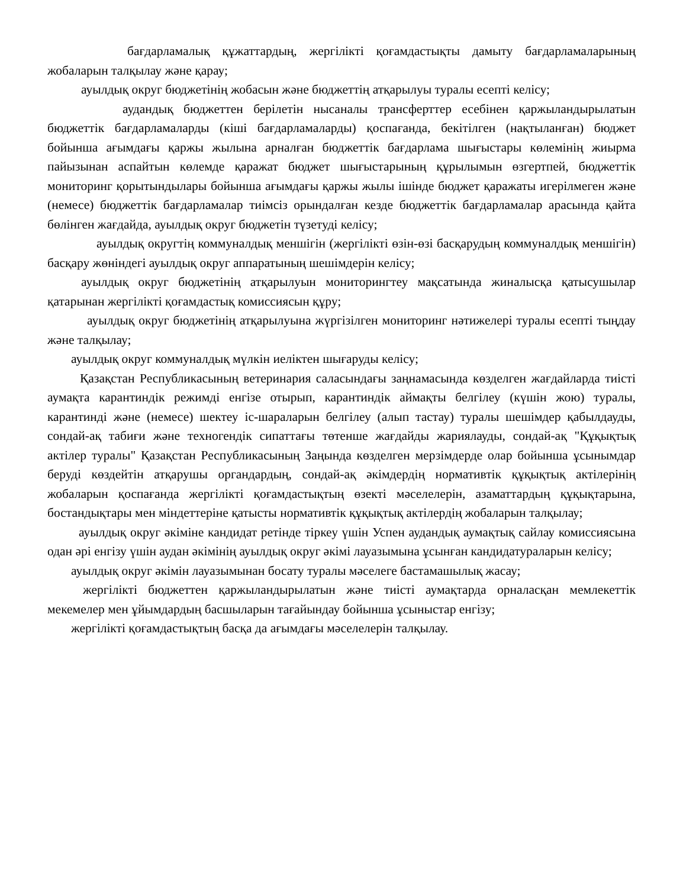бағдарламалық құжаттардың, жергілікті қоғамдастықты дамыту бағдарламаларының жобаларын талқылау және қарау;
ауылдық округ бюджетінің жобасын және бюджеттің атқарылуы туралы есепті келісу;
аудандық бюджеттен берілетін нысаналы трансферттер есебінен қаржыландырылатын бюджеттік бағдарламаларды (кіші бағдарламаларды) қоспағанда, бекітілген (нақтыланған) бюджет бойынша ағымдағы қаржы жылына арналған бюджеттік бағдарлама шығыстары көлемінің жиырма пайызынан аспайтын көлемде қаражат бюджет шығыстарының құрылымын өзгертпей, бюджеттік мониторинг қорытындылары бойынша ағымдағы қаржы жылы ішінде бюджет қаражаты игерілмеген және (немесе) бюджеттік бағдарламалар тиімсіз орындалған кезде бюджеттік бағдарламалар арасында қайта бөлінген жағдайда, ауылдық округ бюджетін түзетуді келісу;
ауылдық округтің коммуналдық меншігін (жергілікті өзін-өзі басқарудың коммуналдық меншігін) басқару жөніндегі ауылдық округ аппаратының шешімдерін келісу;
ауылдық округ бюджетінің атқарылуын мониторингтеу мақсатында жиналысқа қатысушылар қатарынан жергілікті қоғамдастық комиссиясын құру;
ауылдық округ бюджетінің атқарылуына жүргізілген мониторинг нәтижелері туралы есепті тыңдау және талқылау;
ауылдық округ коммуналдық мүлкін иеліктен шығаруды келісу;
Қазақстан Республикасының ветеринария саласындағы заңнамасында көзделген жағдайларда тиісті аумақта карантиндік режимді енгізе отырып, карантиндік аймақты белгілеу (күшін жою) туралы, карантинді және (немесе) шектеу іс-шараларын белгілеу (алып тастау) туралы шешімдер қабылдауды, сондай-ақ табиғи және техногендік сипаттағы төтенше жағдайды жариялауды, сондай-ақ "Құқықтық актілер туралы" Қазақстан Республикасының Заңында көзделген мерзімдерде олар бойынша ұсынымдар беруді көздейтін атқарушы органдардың, сондай-ақ әкімдердің нормативтік құқықтық актілерінің жобаларын қоспағанда жергілікті қоғамдастықтың өзекті мәселелерін, азаматтардың құқықтарына, бостандықтары мен міндеттеріне қатысты нормативтік құқықтық актілердің жобаларын талқылау;
ауылдық округ әкіміне кандидат ретінде тіркеу үшін Успен аудандық аумақтық сайлау комиссиясына одан әрі енгізу үшін аудан әкімінің ауылдық округ әкімі лауазымына ұсынған кандидатураларын келісу;
ауылдық округ әкімін лауазымынан босату туралы мәселеге бастамашылық жасау;
жергілікті бюджеттен қаржыландырылатын және тиісті аумақтарда орналасқан мемлекеттік мекемелер мен ұйымдардың басшыларын тағайындау бойынша ұсыныстар енгізу;
жергілікті қоғамдастықтың басқа да ағымдағы мәселелерін талқылау.